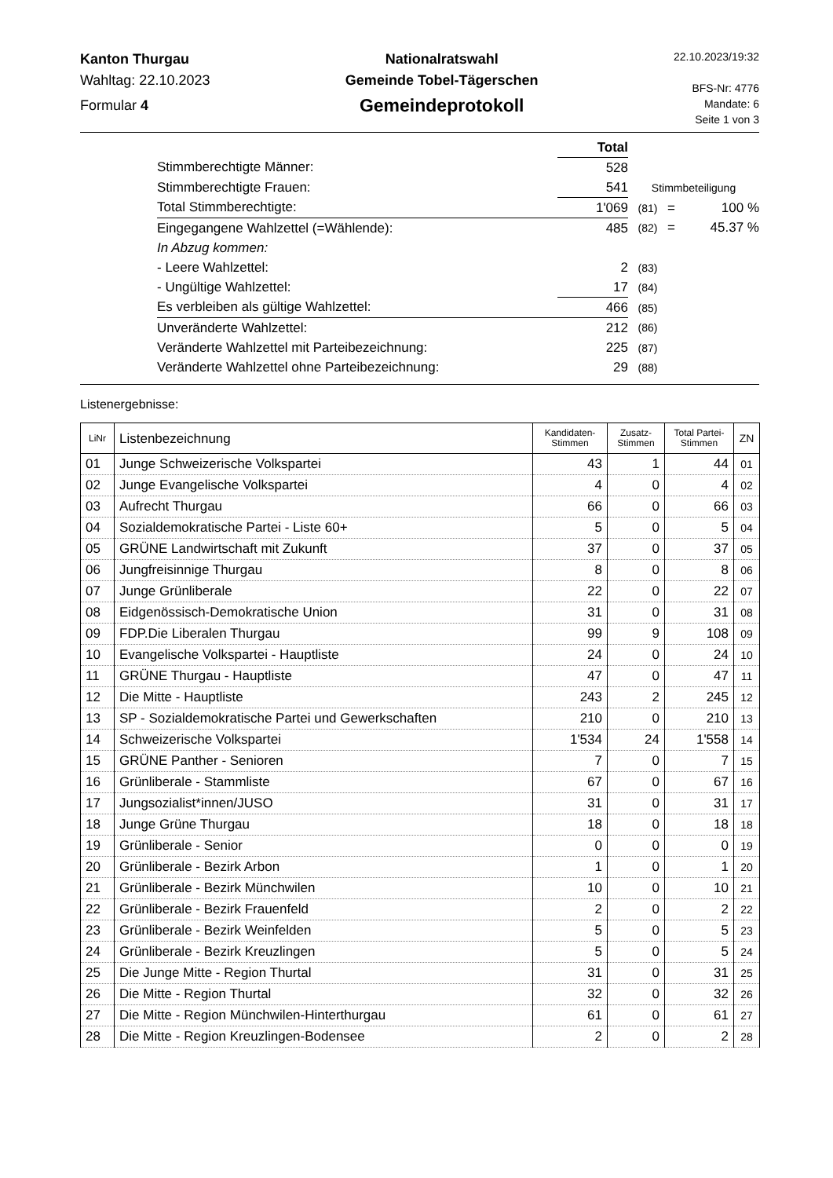Kanton Thurgau
Wahltag: 22.10.2023
Formular 4
Nationalratswahl
Gemeinde Tobel-Tägerschen
Gemeindeprotokoll
22.10.2023/19:32
BFS-Nr: 4776
Mandate: 6
Seite 1 von 3
| | Total | | | |
| Stimmberechtigte Männer: | 528 | | | |
| Stimmberechtigte Frauen: | 541 | Stimmbeteiligung | | |
| Total Stimmberechtigte: | 1'069 | (81) | = | 100 % |
| Eingegangene Wahlzettel (=Wählende): | 485 | (82) | = | 45.37 % |
| In Abzug kommen: | | | | |
| - Leere Wahlzettel: | 2 | (83) | | |
| - Ungültige Wahlzettel: | 17 | (84) | | |
| Es verbleiben als gültige Wahlzettel: | 466 | (85) | | |
| Unveränderte Wahlzettel: | 212 | (86) | | |
| Veränderte Wahlzettel mit Parteibezeichnung: | 225 | (87) | | |
| Veränderte Wahlzettel ohne Parteibezeichnung: | 29 | (88) | | |
Listenergebnisse:
| LiNr | Listenbezeichnung | Kandidaten- Stimmen | Zusatz- Stimmen | Total Partei- Stimmen | ZN |
| --- | --- | --- | --- | --- | --- |
| 01 | Junge Schweizerische Volkspartei | 43 | 1 | 44 | 01 |
| 02 | Junge Evangelische Volkspartei | 4 | 0 | 4 | 02 |
| 03 | Aufrecht Thurgau | 66 | 0 | 66 | 03 |
| 04 | Sozialdemokratische Partei - Liste 60+ | 5 | 0 | 5 | 04 |
| 05 | GRÜNE Landwirtschaft mit Zukunft | 37 | 0 | 37 | 05 |
| 06 | Jungfreisinnige Thurgau | 8 | 0 | 8 | 06 |
| 07 | Junge Grünliberale | 22 | 0 | 22 | 07 |
| 08 | Eidgenössisch-Demokratische Union | 31 | 0 | 31 | 08 |
| 09 | FDP.Die Liberalen Thurgau | 99 | 9 | 108 | 09 |
| 10 | Evangelische Volkspartei - Hauptliste | 24 | 0 | 24 | 10 |
| 11 | GRÜNE Thurgau - Hauptliste | 47 | 0 | 47 | 11 |
| 12 | Die Mitte - Hauptliste | 243 | 2 | 245 | 12 |
| 13 | SP - Sozialdemokratische Partei und Gewerkschaften | 210 | 0 | 210 | 13 |
| 14 | Schweizerische Volkspartei | 1'534 | 24 | 1'558 | 14 |
| 15 | GRÜNE Panther - Senioren | 7 | 0 | 7 | 15 |
| 16 | Grünliberale - Stammliste | 67 | 0 | 67 | 16 |
| 17 | Jungsozialist*innen/JUSO | 31 | 0 | 31 | 17 |
| 18 | Junge Grüne Thurgau | 18 | 0 | 18 | 18 |
| 19 | Grünliberale - Senior | 0 | 0 | 0 | 19 |
| 20 | Grünliberale - Bezirk Arbon | 1 | 0 | 1 | 20 |
| 21 | Grünliberale - Bezirk Münchwilen | 10 | 0 | 10 | 21 |
| 22 | Grünliberale - Bezirk Frauenfeld | 2 | 0 | 2 | 22 |
| 23 | Grünliberale - Bezirk Weinfelden | 5 | 0 | 5 | 23 |
| 24 | Grünliberale - Bezirk Kreuzlingen | 5 | 0 | 5 | 24 |
| 25 | Die Junge Mitte - Region Thurtal | 31 | 0 | 31 | 25 |
| 26 | Die Mitte - Region Thurtal | 32 | 0 | 32 | 26 |
| 27 | Die Mitte - Region Münchwilen-Hinterthurgau | 61 | 0 | 61 | 27 |
| 28 | Die Mitte - Region Kreuzlingen-Bodensee | 2 | 0 | 2 | 28 |